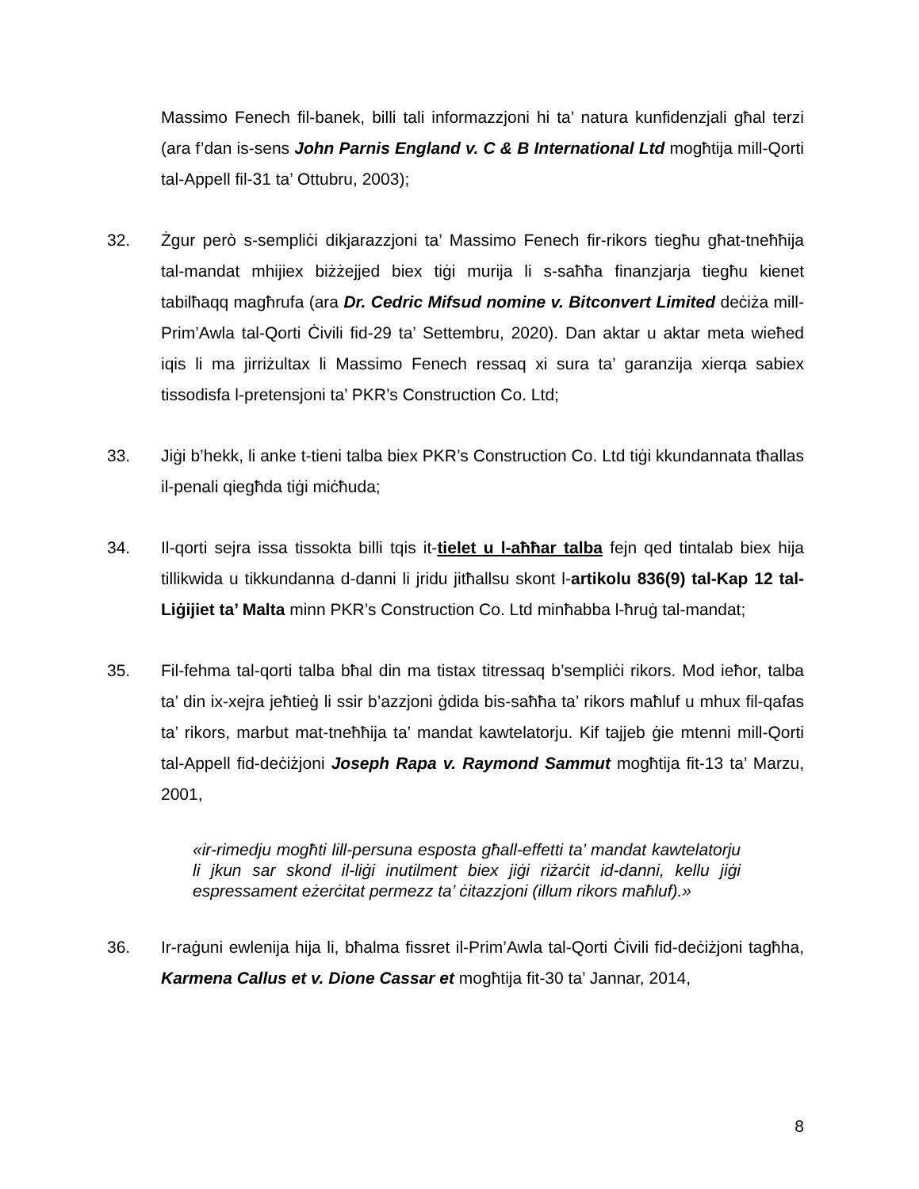Massimo Fenech fil-banek, billi tali informazzjoni hi ta’ natura kunfidenzjali għal terzi (ara f’dan is-sens John Parnis England v. C & B International Ltd mogħtija mill-Qorti tal-Appell fil-31 ta’ Ottubru, 2003);
32. Żgur però s-sempliċi dikjarazzjoni ta’ Massimo Fenech fir-rikors tiegħu għat-tneħħija tal-mandat mhijiex biżżejjed biex tiġi murija li s-saħħa finanzjarja tiegħu kienet tabilħaqq magħrufa (ara Dr. Cedric Mifsud nomine v. Bitconvert Limited deċiża mill-Prim’Awla tal-Qorti Ċivili fid-29 ta’ Settembru, 2020). Dan aktar u aktar meta wieħed iqis li ma jirriżultax li Massimo Fenech ressaq xi sura ta’ garanzija xierqa sabiex tissodisfa l-pretensjoni ta’ PKR’s Construction Co. Ltd;
33. Jiġi b’hekk, li anke t-tieni talba biex PKR’s Construction Co. Ltd tiġi kkundannata tħallas il-penali qiegħda tiġi miċħuda;
34. Il-qorti sejra issa tissokta billi tqis it-tielet u l-aħħar talba fejn qed tintalab biex hija tillikwida u tikkundanna d-danni li jridu jitħallsu skont l-artikolu 836(9) tal-Kap 12 tal-Liġijiet ta’ Malta minn PKR’s Construction Co. Ltd minħabba l-ħruġ tal-mandat;
35. Fil-fehma tal-qorti talba bħal din ma tistax titressaq b’sempliċi rikors. Mod ieħor, talba ta’ din ix-xejra jeħtieġ li ssir b’azzjoni ġdida bis-saħħa ta’ rikors maħluf u mhux fil-qafas ta’ rikors, marbut mat-tneħħija ta’ mandat kawtelatorju. Kif tajjeb ġie mtenni mill-Qorti tal-Appell fid-deċiżjoni Joseph Rapa v. Raymond Sammut mogħtija fit-13 ta’ Marzu, 2001,
«ir-rimedju mogħti lill-persuna esposta għall-effetti ta’ mandat kawtelatorju li jkun sar skond il-liġi inutilment biex jiġi riżarċit id-danni, kellu jiġi espressament eżerċitat permezz ta’ ċitazzjoni (illum rikors maħluf).»
36. Ir-raġuni ewlenija hija li, bħalma fissret il-Prim’Awla tal-Qorti Ċivili fid-deċiżjoni tagħha, Karmena Callus et v. Dione Cassar et mogħtija fit-30 ta’ Jannar, 2014,
8